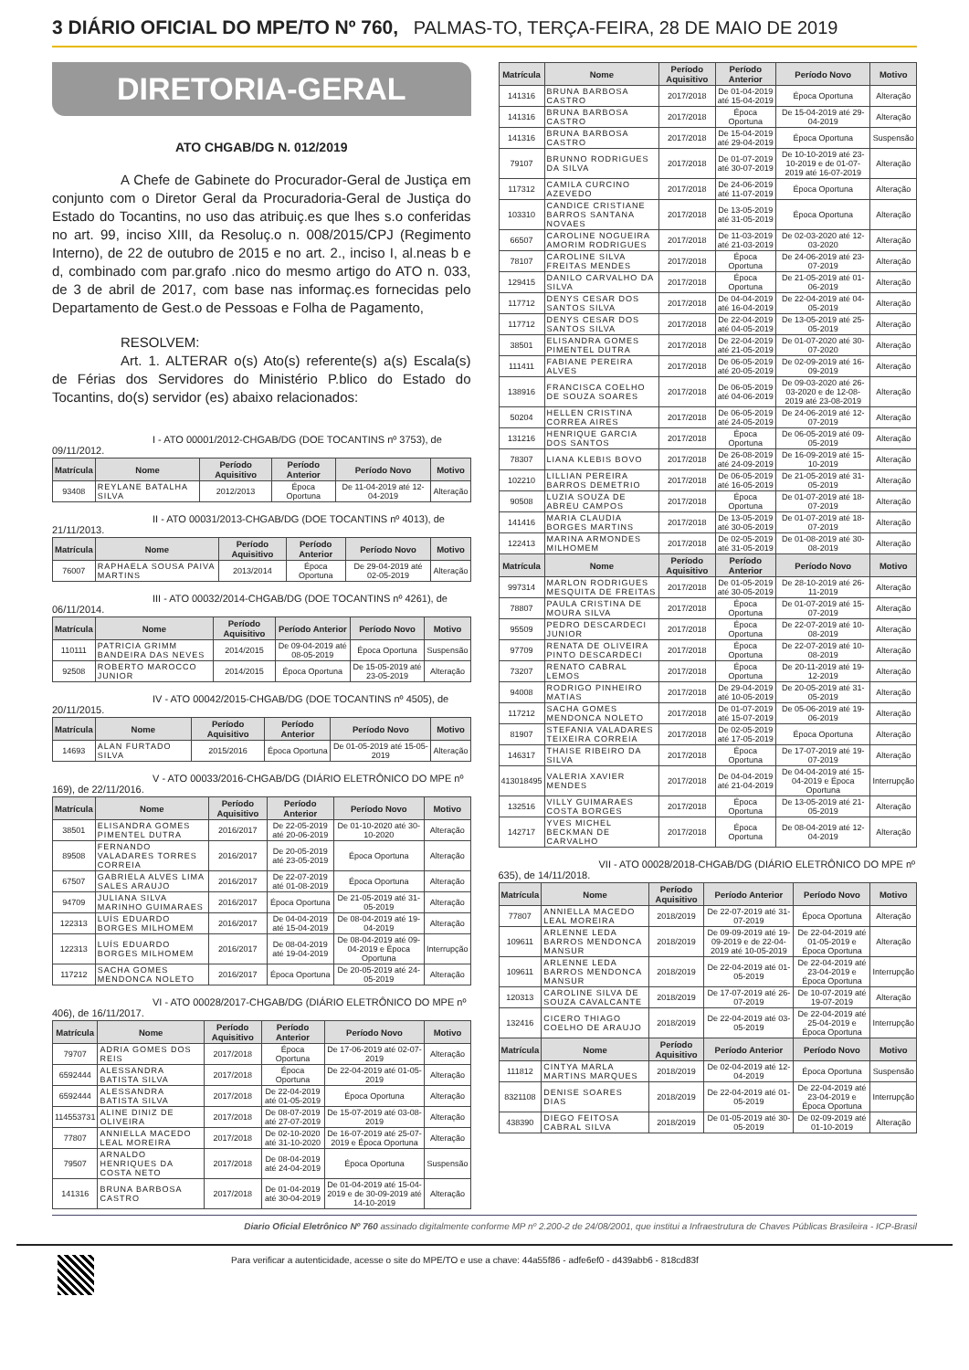3 DIÁRIO OFICIAL DO MPE/TO Nº 760, PALMAS-TO, TERÇA-FEIRA, 28 DE MAIO DE 2019
DIRETORIA-GERAL
ATO CHGAB/DG N. 012/2019
A Chefe de Gabinete do Procurador-Geral de Justiça em conjunto com o Diretor Geral da Procuradoria-Geral de Justiça do Estado do Tocantins, no uso das atribuiç.es que lhes s.o conferidas no art. 99, inciso XIII, da Resoluç.o n. 008/2015/CPJ (Regimento Interno), de 22 de outubro de 2015 e no art. 2., inciso I, al.neas b e d, combinado com par.grafo .nico do mesmo artigo do ATO n. 033, de 3 de abril de 2017, com base nas informaç.es fornecidas pelo Departamento de Gest.o de Pessoas e Folha de Pagamento,
RESOLVEM:
Art. 1. ALTERAR o(s) Ato(s) referente(s) a(s) Escala(s) de Férias dos Servidores do Ministério P.blico do Estado do Tocantins, do(s) servidor (es) abaixo relacionados:
I - ATO 00001/2012-CHGAB/DG (DOE TOCANTINS nº 3753), de 09/11/2012.
| Matrícula | Nome | Período Aquisitivo | Período Anterior | Período Novo | Motivo |
| --- | --- | --- | --- | --- | --- |
| 93408 | REYLANE BATALHA SILVA | 2012/2013 | Época Oportuna | De 11-04-2019 até 12-04-2019 | Alteração |
II - ATO 00031/2013-CHGAB/DG (DOE TOCANTINS nº 4013), de 21/11/2013.
| Matrícula | Nome | Período Aquisitivo | Período Anterior | Período Novo | Motivo |
| --- | --- | --- | --- | --- | --- |
| 76007 | RAPHAELA SOUSA PAIVA MARTINS | 2013/2014 | Época Oportuna | De 29-04-2019 até 02-05-2019 | Alteração |
III - ATO 00032/2014-CHGAB/DG (DOE TOCANTINS nº 4261), de 06/11/2014.
| Matrícula | Nome | Período Aquisitivo | Período Anterior | Período Novo | Motivo |
| --- | --- | --- | --- | --- | --- |
| 110111 | PATRICIA GRIMM BANDEIRA DAS NEVES | 2014/2015 | De 09-04-2019 até 08-05-2019 | Época Oportuna | Suspensão |
| 92508 | ROBERTO MAROCCO JUNIOR | 2014/2015 | Época Oportuna | De 15-05-2019 até 23-05-2019 | Alteração |
IV - ATO 00042/2015-CHGAB/DG (DOE TOCANTINS nº 4505), de 20/11/2015.
| Matrícula | Nome | Período Aquisitivo | Período Anterior | Período Novo | Motivo |
| --- | --- | --- | --- | --- | --- |
| 14693 | ALAN FURTADO SILVA | 2015/2016 | Época Oportuna | De 01-05-2019 até 15-05-2019 | Alteração |
V - ATO 00033/2016-CHGAB/DG (DIÁRIO ELETRÔNICO DO MPE nº 169), de 22/11/2016.
| Matrícula | Nome | Período Aquisitivo | Período Anterior | Período Novo | Motivo |
| --- | --- | --- | --- | --- | --- |
| 38501 | ELISANDRA GOMES PIMENTEL DUTRA | 2016/2017 | De 22-05-2019 até 20-06-2019 | De 01-10-2020 até 30-10-2020 | Alteração |
| 89508 | FERNANDO VALADARES TORRES CORREIA | 2016/2017 | De 20-05-2019 até 23-05-2019 | Época Oportuna | Alteração |
| 67507 | GABRIELA ALVES LIMA SALES ARAUJO | 2016/2017 | De 22-07-2019 até 01-08-2019 | Época Oportuna | Alteração |
| 94709 | JULIANA SILVA MARINHO GUIMARAES | 2016/2017 | Época Oportuna | De 21-05-2019 até 31-05-2019 | Alteração |
| 122313 | LUÍS EDUARDO BORGES MILHOMEM | 2016/2017 | De 04-04-2019 até 15-04-2019 | De 08-04-2019 até 19-04-2019 | Alteração |
| 122313 | LUÍS EDUARDO BORGES MILHOMEM | 2016/2017 | De 08-04-2019 até 19-04-2019 | De 08-04-2019 até 09-04-2019 e Época Oportuna | Interrupção |
| 117212 | SACHA GOMES MENDONCA NOLETO | 2016/2017 | Época Oportuna | De 20-05-2019 até 24-05-2019 | Alteração |
VI - ATO 00028/2017-CHGAB/DG (DIÁRIO ELETRÔNICO DO MPE nº 406), de 16/11/2017.
| Matrícula | Nome | Período Aquisitivo | Período Anterior | Período Novo | Motivo |
| --- | --- | --- | --- | --- | --- |
| 79707 | ADRIA GOMES DOS REIS | 2017/2018 | Época Oportuna | De 17-06-2019 até 02-07-2019 | Alteração |
| 6592444 | ALESSANDRA BATISTA SILVA | 2017/2018 | Época Oportuna | De 22-04-2019 até 01-05-2019 | Alteração |
| 6592444 | ALESSANDRA BATISTA SILVA | 2017/2018 | De 22-04-2019 até 01-05-2019 | Época Oportuna | Alteração |
| 114553731 | ALINE DINIZ DE OLIVEIRA | 2017/2018 | De 08-07-2019 até 27-07-2019 | De 15-07-2019 até 03-08-2019 | Alteração |
| 77807 | ANNIELLA MACEDO LEAL MOREIRA | 2017/2018 | De 02-10-2020 até 31-10-2020 | De 16-07-2019 até 25-07-2019 e Época Oportuna | Alteração |
| 79507 | ARNALDO HENRIQUES DA COSTA NETO | 2017/2018 | De 08-04-2019 até 24-04-2019 | Época Oportuna | Suspensão |
| 141316 | BRUNA BARBOSA CASTRO | 2017/2018 | De 01-04-2019 até 30-04-2019 | De 01-04-2019 até 15-04-2019 e de 30-09-2019 até 14-10-2019 | Alteração |
| Matrícula | Nome | Período Aquisitivo | Período Anterior | Período Novo | Motivo |
| --- | --- | --- | --- | --- | --- |
| 141316 | BRUNA BARBOSA CASTRO | 2017/2018 | De 01-04-2019 até 15-04-2019 | Época Oportuna | Alteração |
| 141316 | BRUNA BARBOSA CASTRO | 2017/2018 | Época Oportuna | De 15-04-2019 até 29-04-2019 | Alteração |
| 141316 | BRUNA BARBOSA CASTRO | 2017/2018 | De 15-04-2019 até 29-04-2019 | Época Oportuna | Suspensão |
| 79107 | BRUNNO RODRIGUES DA SILVA | 2017/2018 | De 01-07-2019 até 30-07-2019 | De 10-10-2019 até 23-10-2019 e de 01-07-2019 até 16-07-2019 | Alteração |
| 117312 | CAMILA CURCINO AZEVEDO | 2017/2018 | De 24-06-2019 até 11-07-2019 | Época Oportuna | Alteração |
| 103310 | CANDICE CRISTIANE BARROS SANTANA NOVAES | 2017/2018 | De 13-05-2019 até 31-05-2019 | Época Oportuna | Alteração |
| 66507 | CAROLINE NOGUEIRA AMORIM RODRIGUES | 2017/2018 | De 11-03-2019 até 21-03-2019 | De 02-03-2020 até 12-03-2020 | Alteração |
| 78107 | CAROLINE SILVA FREITAS MENDES | 2017/2018 | Época Oportuna | De 24-06-2019 até 23-07-2019 | Alteração |
| 129415 | DANILO CARVALHO DA SILVA | 2017/2018 | Época Oportuna | De 21-05-2019 até 01-06-2019 | Alteração |
| 117712 | DENYS CESAR DOS SANTOS SILVA | 2017/2018 | De 04-04-2019 até 16-04-2019 | De 22-04-2019 até 04-05-2019 | Alteração |
| 117712 | DENYS CESAR DOS SANTOS SILVA | 2017/2018 | De 22-04-2019 até 04-05-2019 | De 13-05-2019 até 25-05-2019 | Alteração |
| 38501 | ELISANDRA GOMES PIMENTEL DUTRA | 2017/2018 | De 22-04-2019 até 21-05-2019 | De 01-07-2020 até 30-07-2020 | Alteração |
| 111411 | FABIANE PEREIRA ALVES | 2017/2018 | De 06-05-2019 até 20-05-2019 | De 02-09-2019 até 16-09-2019 | Alteração |
| 138916 | FRANCISCA COELHO DE SOUZA SOARES | 2017/2018 | De 06-05-2019 até 04-06-2019 | De 09-03-2020 até 26-03-2020 e de 12-08-2019 até 23-08-2019 | Alteração |
| 50204 | HELLEN CRISTINA CORREA AIRES | 2017/2018 | De 06-05-2019 até 24-05-2019 | De 24-06-2019 até 12-07-2019 | Alteração |
| 131216 | HENRIQUE GARCIA DOS SANTOS | 2017/2018 | Época Oportuna | De 06-05-2019 até 09-05-2019 | Alteração |
| 78307 | LIANA KLEBIS BOVO | 2017/2018 | De 26-08-2019 até 24-09-2019 | De 16-09-2019 até 15-10-2019 | Alteração |
| 102210 | LILLIAN PEREIRA BARROS DEMETRIO | 2017/2018 | De 06-05-2019 até 16-05-2019 | De 21-05-2019 até 31-05-2019 | Alteração |
| 90508 | LUZIA SOUZA DE ABREU CAMPOS | 2017/2018 | Época Oportuna | De 01-07-2019 até 18-07-2019 | Alteração |
| 141416 | MARIA CLAUDIA BORGES MARTINS | 2017/2018 | De 13-05-2019 até 30-05-2019 | De 01-07-2019 até 18-07-2019 | Alteração |
| 122413 | MARINA ARMONDES MILHOMEM | 2017/2018 | De 02-05-2019 até 31-05-2019 | De 01-08-2019 até 30-08-2019 | Alteração |
| Matrícula | Nome | Período Aquisitivo | Período Anterior | Período Novo | Motivo |
| 997314 | MARLON RODRIGUES MESQUITA DE FREITAS | 2017/2018 | De 01-05-2019 até 30-05-2019 | De 28-10-2019 até 26-11-2019 | Alteração |
| 78807 | PAULA CRISTINA DE MOURA SILVA | 2017/2018 | Época Oportuna | De 01-07-2019 até 15-07-2019 | Alteração |
| 95509 | PEDRO DESCARDECI JUNIOR | 2017/2018 | Época Oportuna | De 22-07-2019 até 10-08-2019 | Alteração |
| 97709 | RENATA DE OLIVEIRA PINTO DESCARDECI | 2017/2018 | Época Oportuna | De 22-07-2019 até 10-08-2019 | Alteração |
| 73207 | RENATO CABRAL LEMOS | 2017/2018 | Época Oportuna | De 20-11-2019 até 19-12-2019 | Alteração |
| 94008 | RODRIGO PINHEIRO MATIAS | 2017/2018 | De 29-04-2019 até 10-05-2019 | De 20-05-2019 até 31-05-2019 | Alteração |
| 117212 | SACHA GOMES MENDONCA NOLETO | 2017/2018 | De 01-07-2019 até 15-07-2019 | De 05-06-2019 até 19-06-2019 | Alteração |
| 81907 | STEFANIA VALADARES TEIXEIRA CORREIA | 2017/2018 | De 02-05-2019 até 17-05-2019 | Época Oportuna | Alteração |
| 146317 | THAISE RIBEIRO DA SILVA | 2017/2018 | Época Oportuna | De 17-07-2019 até 19-07-2019 | Alteração |
| 413018495 | VALERIA XAVIER MENDES | 2017/2018 | De 04-04-2019 até 21-04-2019 | De 04-04-2019 até 15-04-2019 e Época Oportuna | Interrupção |
| 132516 | VILLY GUIMARAES COSTA BORGES | 2017/2018 | Época Oportuna | De 13-05-2019 até 21-05-2019 | Alteração |
| 142717 | YVES MICHEL BECKMAN DE CARVALHO | 2017/2018 | Época Oportuna | De 08-04-2019 até 12-04-2019 | Alteração |
VII - ATO 00028/2018-CHGAB/DG (DIÁRIO ELETRÔNICO DO MPE nº 635), de 14/11/2018.
| Matrícula | Nome | Período Aquisitivo | Período Anterior | Período Novo | Motivo |
| --- | --- | --- | --- | --- | --- |
| 77807 | ANNIELLA MACEDO LEAL MOREIRA | 2018/2019 | De 22-07-2019 até 31-07-2019 | Época Oportuna | Alteração |
| 109611 | ARLENNE LEDA BARROS MENDONCA MANSUR | 2018/2019 | De 09-09-2019 até 19-09-2019 e de 22-04-2019 até 10-05-2019 | De 22-04-2019 até 01-05-2019 e Época Oportuna | Alteração |
| 109611 | ARLENNE LEDA BARROS MENDONCA MANSUR | 2018/2019 | De 22-04-2019 até 01-05-2019 | De 22-04-2019 até 23-04-2019 e Época Oportuna | Interrupção |
| 120313 | CAROLINE SILVA DE SOUZA CAVALCANTE | 2018/2019 | De 17-07-2019 até 26-07-2019 | De 10-07-2019 até 19-07-2019 | Alteração |
| 132416 | CICERO THIAGO COELHO DE ARAUJO | 2018/2019 | De 22-04-2019 até 03-05-2019 | De 22-04-2019 até 25-04-2019 e Época Oportuna | Interrupção |
| Matrícula | Nome | Período Aquisitivo | Período Anterior | Período Novo | Motivo |
| 111812 | CINTYA MARLA MARTINS MARQUES | 2018/2019 | De 02-04-2019 até 12-04-2019 | Época Oportuna | Suspensão |
| 8321108 | DENISE SOARES DIAS | 2018/2019 | De 22-04-2019 até 01-05-2019 | De 22-04-2019 até 23-04-2019 e Época Oportuna | Interrupção |
| 438390 | DIEGO FEITOSA CABRAL SILVA | 2018/2019 | De 01-05-2019 até 30-05-2019 | De 02-09-2019 até 01-10-2019 | Alteração |
Diario Oficial Eletrônico Nº 760 assinado digitalmente conforme MP nº 2.200-2 de 24/08/2001, que institui a Infraestrutura de Chaves Públicas Brasileira - ICP-Brasil
Para verificar a autenticidade, acesse o site do MPE/TO e use a chave: 44a55f86 - adfe6ef0 - d439abb6 - 818cd83f